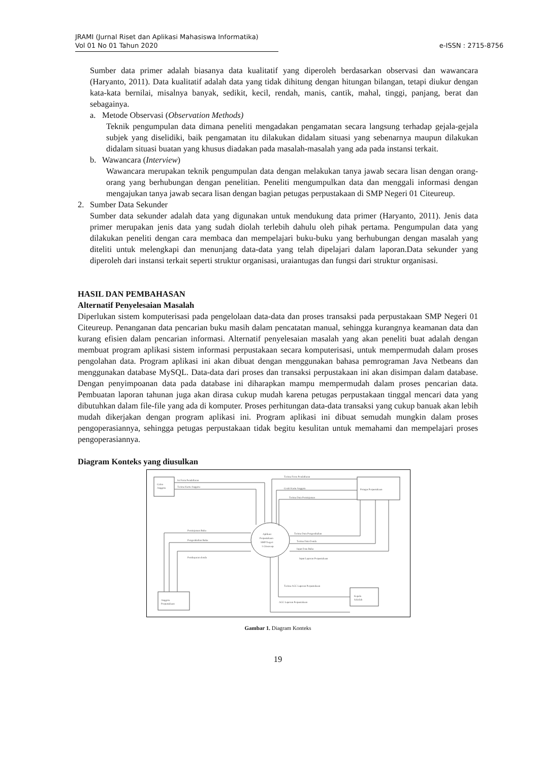JRAMI (Jurnal Riset dan Aplikasi Mahasiswa Informatika)
Vol 01 No 01 Tahun 2020
e-ISSN : 2715-8756
Sumber data primer adalah biasanya data kualitatif yang diperoleh berdasarkan observasi dan wawancara (Haryanto, 2011). Data kualitatif adalah data yang tidak dihitung dengan hitungan bilangan, tetapi diukur dengan kata-kata bernilai, misalnya banyak, sedikit, kecil, rendah, manis, cantik, mahal, tinggi, panjang, berat dan sebagainya.
a. Metode Observasi (Observation Methods)
Teknik pengumpulan data dimana peneliti mengadakan pengamatan secara langsung terhadap gejala-gejala subjek yang diselidiki, baik pengamatan itu dilakukan didalam situasi yang sebenarnya maupun dilakukan didalam situasi buatan yang khusus diadakan pada masalah-masalah yang ada pada instansi terkait.
b. Wawancara (Interview)
Wawancara merupakan teknik pengumpulan data dengan melakukan tanya jawab secara lisan dengan orang-orang yang berhubungan dengan penelitian. Peneliti mengumpulkan data dan menggali informasi dengan mengajukan tanya jawab secara lisan dengan bagian petugas perpustakaan di SMP Negeri 01 Citeureup.
2. Sumber Data Sekunder
Sumber data sekunder adalah data yang digunakan untuk mendukung data primer (Haryanto, 2011). Jenis data primer merupakan jenis data yang sudah diolah terlebih dahulu oleh pihak pertama. Pengumpulan data yang dilakukan peneliti dengan cara membaca dan mempelajari buku-buku yang berhubungan dengan masalah yang diteliti untuk melengkapi dan menunjang data-data yang telah dipelajari dalam laporan.Data sekunder yang diperoleh dari instansi terkait seperti struktur organisasi, uraiantugas dan fungsi dari struktur organisasi.
HASIL DAN PEMBAHASAN
Alternatif Penyelesaian Masalah
Diperlukan sistem komputerisasi pada pengelolaan data-data dan proses transaksi pada perpustakaan SMP Negeri 01 Citeureup. Penanganan data pencarian buku masih dalam pencatatan manual, sehingga kurangnya keamanan data dan kurang efisien dalam pencarian informasi. Alternatif penyelesaian masalah yang akan peneliti buat adalah dengan membuat program aplikasi sistem informasi perpustakaan secara komputerisasi, untuk mempermudah dalam proses pengolahan data. Program aplikasi ini akan dibuat dengan menggunakan bahasa pemrograman Java Netbeans dan menggunakan database MySQL. Data-data dari proses dan transaksi perpustakaan ini akan disimpan dalam database. Dengan penyimpoanan data pada database ini diharapkan mampu mempermudah dalam proses pencarian data. Pembuatan laporan tahunan juga akan dirasa cukup mudah karena petugas perpustakaan tinggal mencari data yang dibutuhkan dalam file-file yang ada di komputer. Proses perhitungan data-data transaksi yang cukup banuak akan lebih mudah dikerjakan dengan program aplikasi ini. Program aplikasi ini dibuat semudah mungkin dalam proses pengoperasiannya, sehingga petugas perpustakaan tidak begitu kesulitan untuk memahami dan mempelajari proses pengoperasiannya.
Diagram Konteks yang diusulkan
Calon
Anggota
Petugas Perpustakaan
Aplikasi
Perpustakaan
SMP Negeri
1 Citeureup
Anggota
Perpustakaan
Kepala
Sekolah
Isi Form Pendaftaran
Terima Kartu Anggota
Terima Form Pendaftaran
Cetak Kartu Anggota
Terima Data Peminjaman
Terima Data Pengembalian
Terima Data Denda
Input Data Buku
Input Laporan Perpustakaan
Peminjaman Buku
Pengembalian Buku
Pembayaran denda
Terima ACC Laporan Perpustakaan
ACC Laporan Perpustakaan
Gambar 1. Diagram Konteks
19